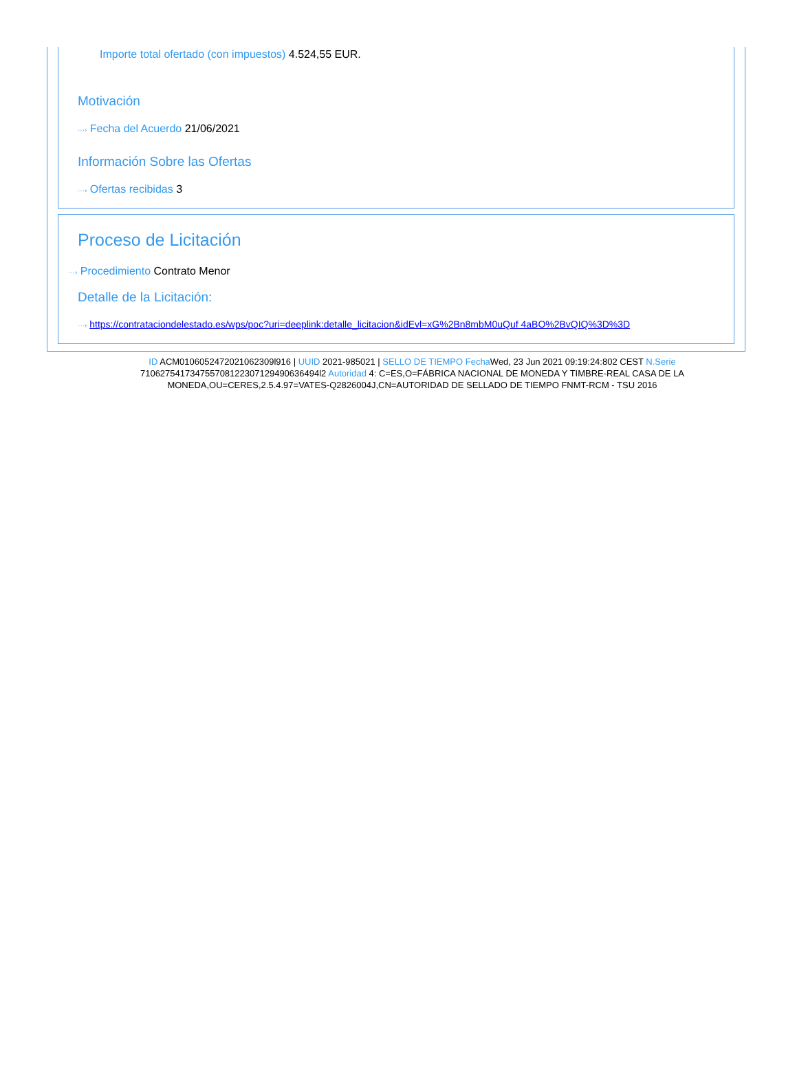Importe total ofertado (con impuestos) 4.524,55 EUR.
Motivación
···› Fecha del Acuerdo 21/06/2021
Información Sobre las Ofertas
···› Ofertas recibidas 3
Proceso de Licitación
···› Procedimiento Contrato Menor
Detalle de la Licitación:
···› https://contrataciondelestado.es/wps/poc?uri=deeplink:detalle_licitacion&idEvl=xG%2Bn8mbM0uQuf 4aBO%2BvQIQ%3D%3D
ID ACM0106052472021062309l916 | UUID 2021-985021 | SELLO DE TIEMPO Fecha Wed, 23 Jun 2021 09:19:24:802 CEST N.Serie 710627541734755708122307129490636494l2 Autoridad 4: C=ES,O=FÁBRICA NACIONAL DE MONEDA Y TIMBRE-REAL CASA DE LA MONEDA,OU=CERES,2.5.4.97=VATES-Q2826004J,CN=AUTORIDAD DE SELLADO DE TIEMPO FNMT-RCM - TSU 2016